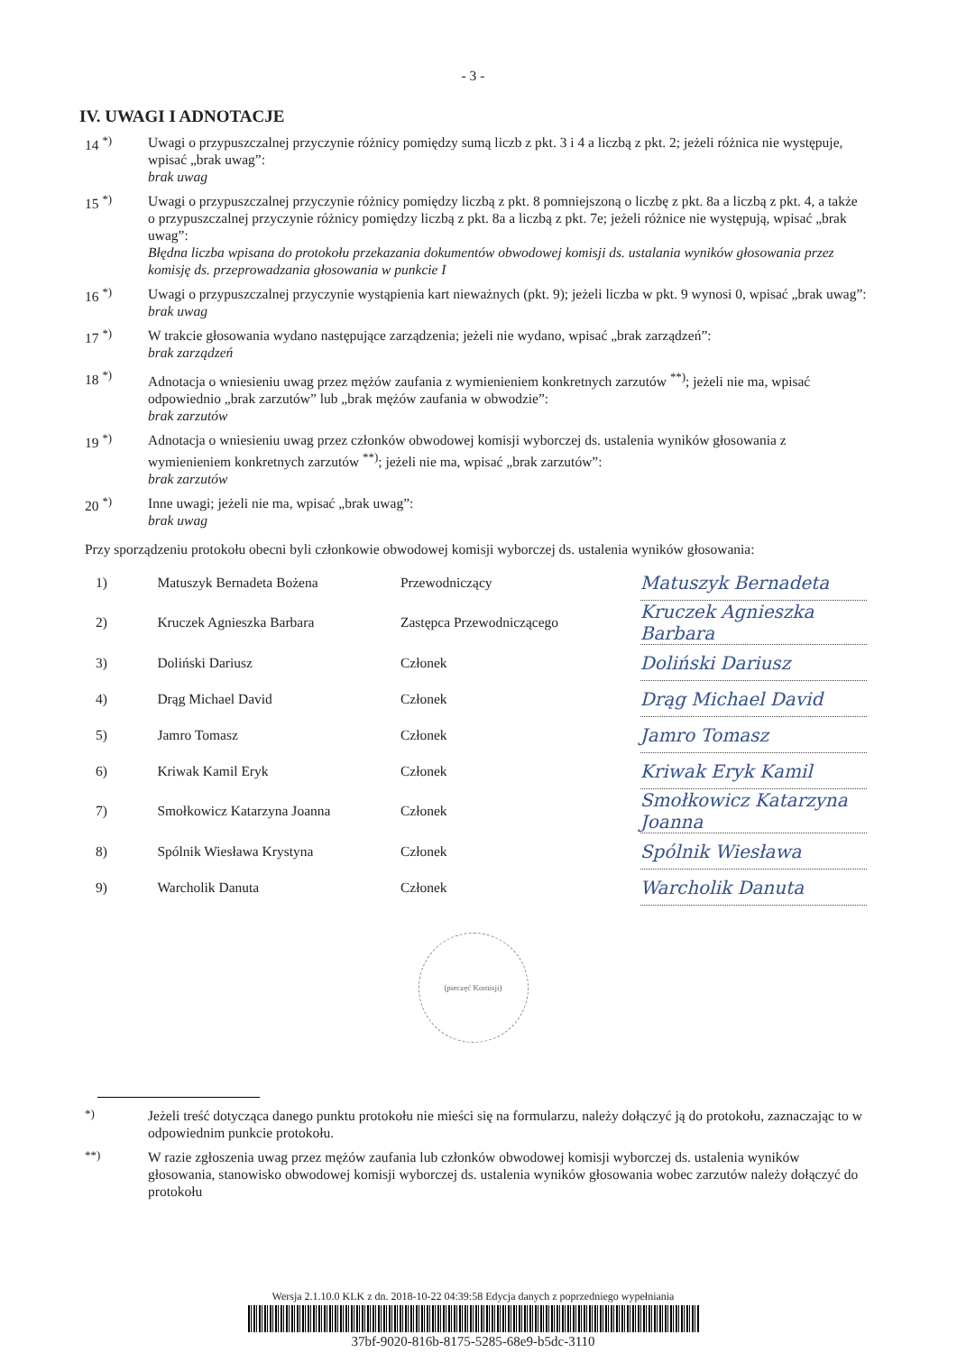- 3 -
IV. UWAGI I ADNOTACJE
14 <sup>*)</sup>
Uwagi o przypuszczalnej przyczynie różnicy pomiędzy sumą liczb z pkt. 3 i 4 a liczbą z pkt. 2; jeżeli różnica nie występuje, wpisać „brak uwag”:
brak uwag
15 <sup>*)</sup>
Uwagi o przypuszczalnej przyczynie różnicy pomiędzy liczbą z pkt. 8 pomniejszoną o liczbę z pkt. 8a a liczbą z pkt. 4, a także o przypuszczalnej przyczynie różnicy pomiędzy liczbą z pkt. 8a a liczbą z pkt. 7e; jeżeli różnice nie występują, wpisać „brak uwag”:
Błędna liczba wpisana do protokołu przekazania dokumentów obwodowej komisji ds. ustalania wyników głosowania przez komisję ds. przeprowadzania głosowania w punkcie I
16 <sup>*)</sup>
Uwagi o przypuszczalnej przyczynie wystąpienia kart nieważnych (pkt. 9); jeżeli liczba w pkt. 9 wynosi 0, wpisać „brak uwag”:
brak uwag
17 <sup>*)</sup>
W trakcie głosowania wydano następujące zarządzenia; jeżeli nie wydano, wpisać „brak zarządzeń”:
brak zarządzeń
18 <sup>*)</sup>
Adnotacja o wniesieniu uwag przez mężów zaufania z wymienieniem konkretnych zarzutów <sup>**)</sup>; jeżeli nie ma, wpisać odpowiednio „brak zarzutów” lub „brak mężów zaufania w obwodzie”:
brak zarzutów
19 <sup>*)</sup>
Adnotacja o wniesieniu uwag przez członków obwodowej komisji wyborczej ds. ustalenia wyników głosowania z wymienieniem konkretnych zarzutów <sup>**)</sup>; jeżeli nie ma, wpisać „brak zarzutów”:
brak zarzutów
20 <sup>*)</sup>
Inne uwagi; jeżeli nie ma, wpisać „brak uwag”:
brak uwag
Przy sporządzeniu protokołu obecni byli członkowie obwodowej komisji wyborczej ds. ustalenia wyników głosowania:
| 1) | Matuszyk Bernadeta Bożena | Przewodniczący | Matuszyk Bernadeta |
| 2) | Kruczek Agnieszka Barbara | Zastępca Przewodniczącego | Kruczek Agnieszka Barbara |
| 3) | Doliński Dariusz | Członek | Doliński Dariusz |
| 4) | Drąg Michael David | Członek | Drąg Michael David |
| 5) | Jamro Tomasz | Członek | Jamro Tomasz |
| 6) | Kriwak Kamil Eryk | Członek | Kriwak Eryk Kamil |
| 7) | Smołkowicz Katarzyna Joanna | Członek | Smołkowicz Katarzyna Joanna |
| 8) | Spólnik Wiesława Krystyna | Członek | Spólnik Wiesława |
| 9) | Warcholik Danuta | Członek | Warcholik Danuta |
(pieczęć Komisji)
<sup>*)</sup>
Jeżeli treść dotycząca danego punktu protokołu nie mieści się na formularzu, należy dołączyć ją do protokołu, zaznaczając to w odpowiednim punkcie protokołu.
<sup>**)</sup>
W razie zgłoszenia uwag przez mężów zaufania lub członków obwodowej komisji wyborczej ds. ustalenia wyników głosowania, stanowisko obwodowej komisji wyborczej ds. ustalenia wyników głosowania wobec zarzutów należy dołączyć do protokołu
Wersja 2.1.10.0 KLK z dn. 2018-10-22 04:39:58 Edycja danych z poprzedniego wypełniania
37bf-9020-816b-8175-5285-68e9-b5dc-3110